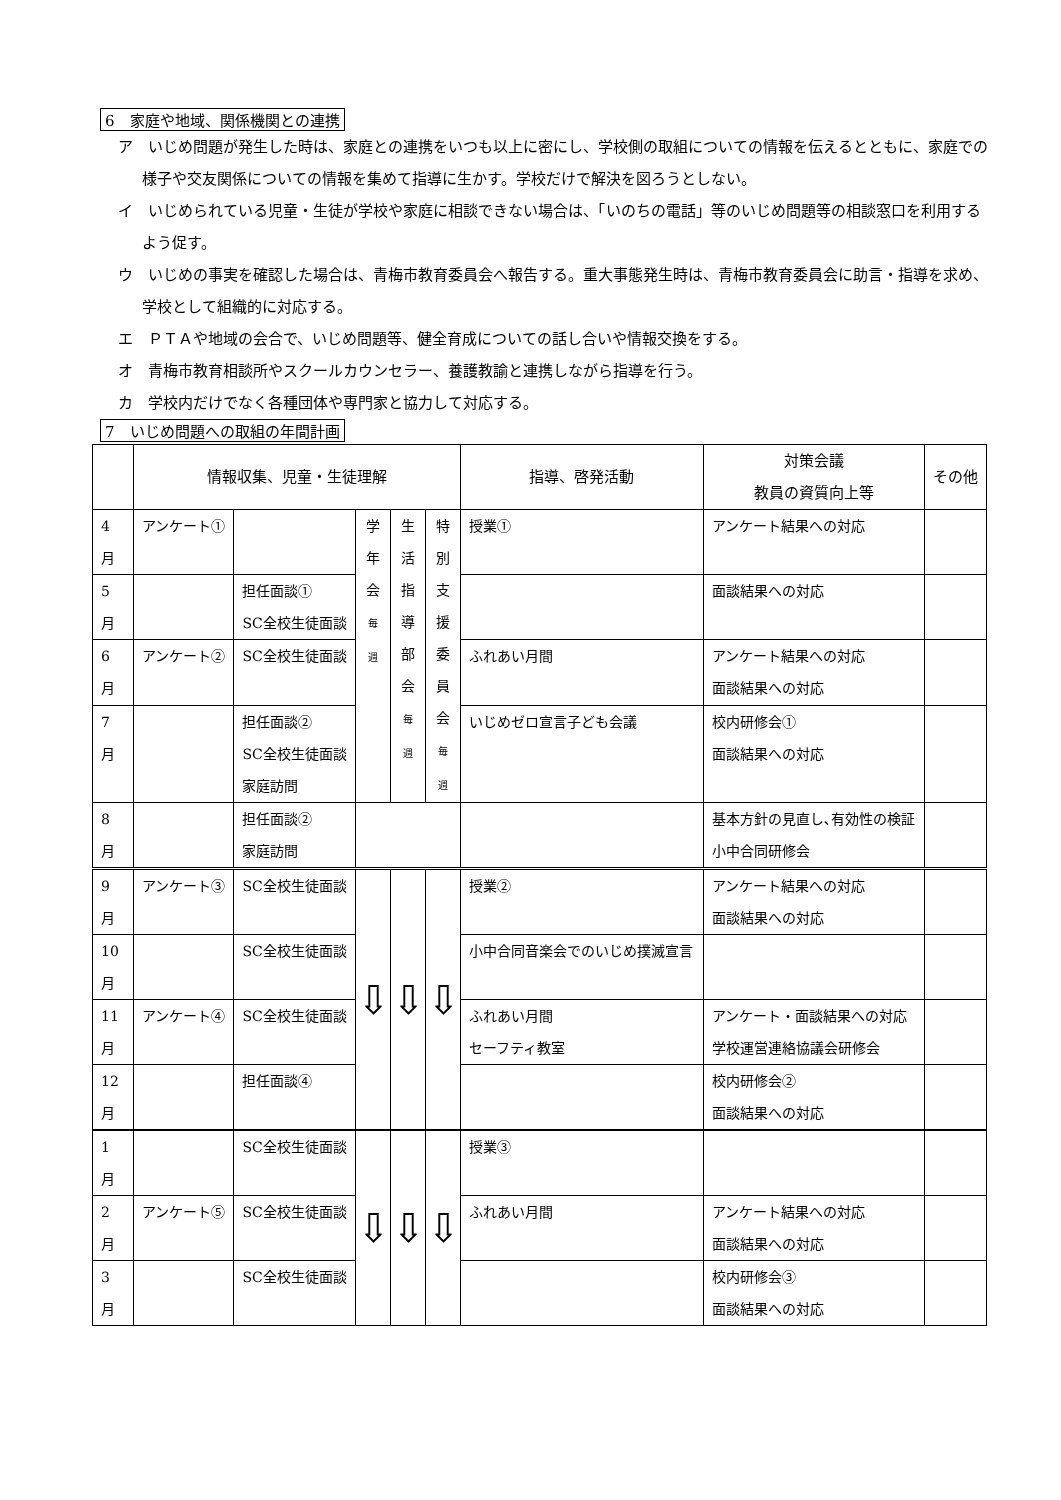6　家庭や地域、関係機関との連携
ア　いじめ問題が発生した時は、家庭との連携をいつも以上に密にし、学校側の取組についての情報を伝えるとともに、家庭での様子や交友関係についての情報を集めて指導に生かす。学校だけで解決を図ろうとしない。
イ　いじめられている児童・生徒が学校や家庭に相談できない場合は、「いのちの電話」等のいじめ問題等の相談窓口を利用するよう促す。
ウ　いじめの事実を確認した場合は、青梅市教育委員会へ報告する。重大事態発生時は、青梅市教育委員会に助言・指導を求め、学校として組織的に対応する。
エ　ＰＴＡや地域の会合で、いじめ問題等、健全育成についての話し合いや情報交換をする。
オ　青梅市教育相談所やスクールカウンセラー、養護教諭と連携しながら指導を行う。
カ　学校内だけでなく各種団体や専門家と協力して対応する。
7　いじめ問題への取組の年間計画
| | 情報収集、児童・生徒理解 | | | | | 指導、啓発活動 | 対策会議 教員の資質向上等 | その他 |
| --- | --- | --- | --- | --- | --- | --- | --- | --- |
| 4 月 | アンケート① | | 学 年 会 毎 週 | 生 活 指 導 部 会 毎 週 | 特 別 支 援 委 員 会 毎 週 | 授業① | アンケート結果への対応 | |
| 5 月 | | 担任面談① SC全校生徒面談 | | | | | 面談結果への対応 | |
| 6 月 | アンケート② | SC全校生徒面談 | | | | ふれあい月間 | アンケート結果への対応 面談結果への対応 | |
| 7 月 | | 担任面談② SC全校生徒面談 家庭訪問 | | | | いじめゼロ宣言子ども会議 | 校内研修会① 面談結果への対応 | |
| 8 月 | | 担任面談② 家庭訪問 | | | | | 基本方針の見直し､有効性の検証 小中合同研修会 | |
| 9 月 | アンケート③ | SC全校生徒面談 | ⇩ | ⇩ | ⇩ | 授業② | アンケート結果への対応 面談結果への対応 | |
| 10 月 | | SC全校生徒面談 | | | | 小中合同音楽会でのいじめ撲滅宣言 | | |
| 11 月 | アンケート④ | SC全校生徒面談 | | | | ふれあい月間 セーフティ教室 | アンケート・面談結果への対応 学校運営連絡協議会研修会 | |
| 12 月 | | 担任面談④ | | | | | 校内研修会② 面談結果への対応 | |
| 1 月 | | SC全校生徒面談 | ⇩ | ⇩ | ⇩ | 授業③ | | |
| 2 月 | アンケート⑤ | SC全校生徒面談 | | | | ふれあい月間 | アンケート結果への対応 面談結果への対応 | |
| 3 月 | | SC全校生徒面談 | | | | | 校内研修会③ 面談結果への対応 | |